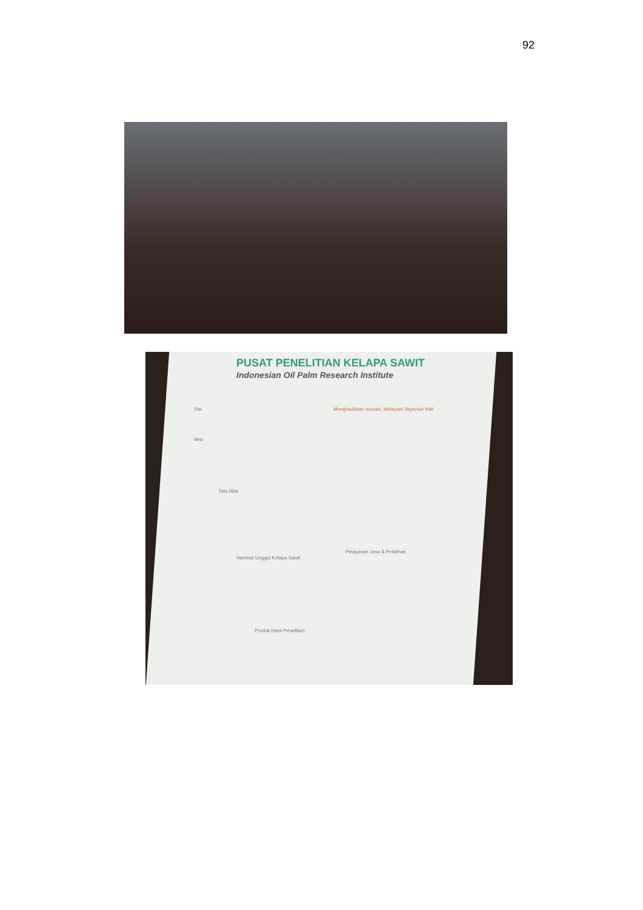92
PUSAT PENELITIAN KELAPA SAWIT
Indonesian Oil Palm Research Institute
Visi
Menghadirkan Inovasi, Melayani Sepenuh Hati
Misi
Tata Nilai
Varietas Unggul Kelapa Sawit
Pelayanan Jasa & Pelatihan
Produk Hasil Penelitian